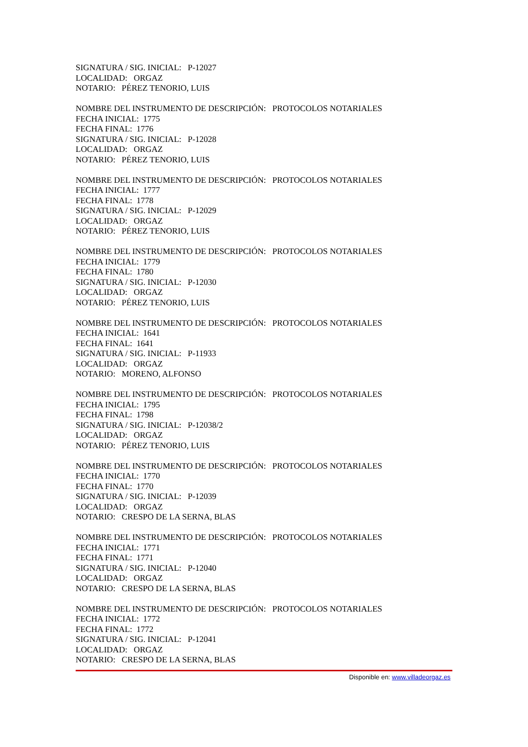SIGNATURA / SIG. INICIAL: P-12027
LOCALIDAD: ORGAZ
NOTARIO: PÉREZ TENORIO, LUIS
NOMBRE DEL INSTRUMENTO DE DESCRIPCIÓN: PROTOCOLOS NOTARIALES
FECHA INICIAL: 1775
FECHA FINAL: 1776
SIGNATURA / SIG. INICIAL: P-12028
LOCALIDAD: ORGAZ
NOTARIO: PÉREZ TENORIO, LUIS
NOMBRE DEL INSTRUMENTO DE DESCRIPCIÓN: PROTOCOLOS NOTARIALES
FECHA INICIAL: 1777
FECHA FINAL: 1778
SIGNATURA / SIG. INICIAL: P-12029
LOCALIDAD: ORGAZ
NOTARIO: PÉREZ TENORIO, LUIS
NOMBRE DEL INSTRUMENTO DE DESCRIPCIÓN: PROTOCOLOS NOTARIALES
FECHA INICIAL: 1779
FECHA FINAL: 1780
SIGNATURA / SIG. INICIAL: P-12030
LOCALIDAD: ORGAZ
NOTARIO: PÉREZ TENORIO, LUIS
NOMBRE DEL INSTRUMENTO DE DESCRIPCIÓN: PROTOCOLOS NOTARIALES
FECHA INICIAL: 1641
FECHA FINAL: 1641
SIGNATURA / SIG. INICIAL: P-11933
LOCALIDAD: ORGAZ
NOTARIO: MORENO, ALFONSO
NOMBRE DEL INSTRUMENTO DE DESCRIPCIÓN: PROTOCOLOS NOTARIALES
FECHA INICIAL: 1795
FECHA FINAL: 1798
SIGNATURA / SIG. INICIAL: P-12038/2
LOCALIDAD: ORGAZ
NOTARIO: PÉREZ TENORIO, LUIS
NOMBRE DEL INSTRUMENTO DE DESCRIPCIÓN: PROTOCOLOS NOTARIALES
FECHA INICIAL: 1770
FECHA FINAL: 1770
SIGNATURA / SIG. INICIAL: P-12039
LOCALIDAD: ORGAZ
NOTARIO: CRESPO DE LA SERNA, BLAS
NOMBRE DEL INSTRUMENTO DE DESCRIPCIÓN: PROTOCOLOS NOTARIALES
FECHA INICIAL: 1771
FECHA FINAL: 1771
SIGNATURA / SIG. INICIAL: P-12040
LOCALIDAD: ORGAZ
NOTARIO: CRESPO DE LA SERNA, BLAS
NOMBRE DEL INSTRUMENTO DE DESCRIPCIÓN: PROTOCOLOS NOTARIALES
FECHA INICIAL: 1772
FECHA FINAL: 1772
SIGNATURA / SIG. INICIAL: P-12041
LOCALIDAD: ORGAZ
NOTARIO: CRESPO DE LA SERNA, BLAS
Disponible en: www.villadeorgaz.es